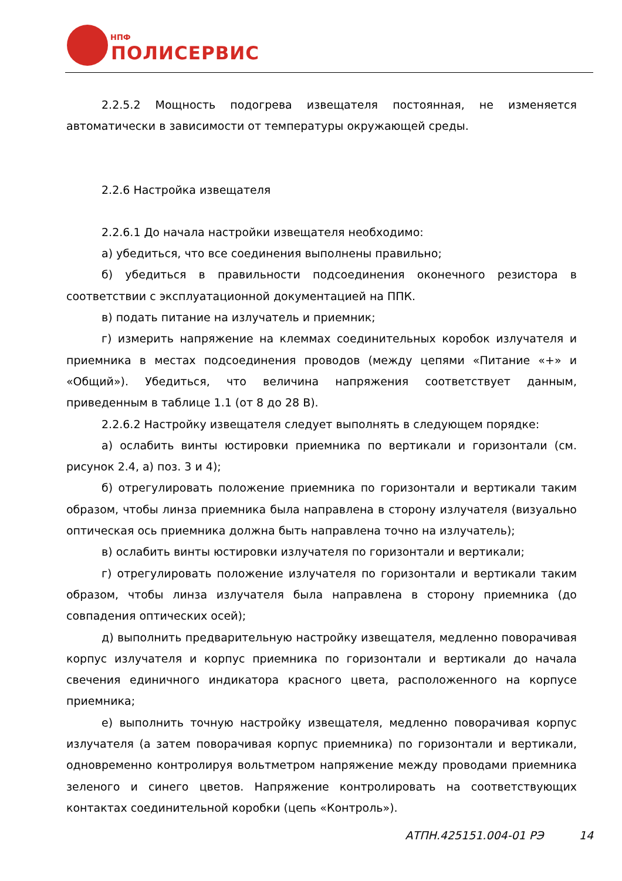НПФ
ПОЛИСЕРВИС
2.2.5.2 Мощность подогрева извещателя постоянная, не изменяется автоматически в зависимости от температуры окружающей среды.
2.2.6 Настройка извещателя
2.2.6.1 До начала настройки извещателя необходимо:
а) убедиться, что все соединения выполнены правильно;
б) убедиться в правильности подсоединения оконечного резистора в соответствии с эксплуатационной документацией на ППК.
в) подать питание на излучатель и приемник;
г) измерить напряжение на клеммах соединительных коробок излучателя и приемника в местах подсоединения проводов (между цепями «Питание «+» и «Общий»). Убедиться, что величина напряжения соответствует данным, приведенным в таблице 1.1 (от 8 до 28 В).
2.2.6.2 Настройку извещателя следует выполнять в следующем порядке:
а) ослабить винты юстировки приемника по вертикали и горизонтали (см. рисунок 2.4, а) поз. 3 и 4);
б) отрегулировать положение приемника по горизонтали и вертикали таким образом, чтобы линза приемника была направлена в сторону излучателя (визуально оптическая ось приемника должна быть направлена точно на излучатель);
в) ослабить винты юстировки излучателя по горизонтали и вертикали;
г) отрегулировать положение излучателя по горизонтали и вертикали таким образом, чтобы линза излучателя была направлена в сторону приемника (до совпадения оптических осей);
д) выполнить предварительную настройку извещателя, медленно поворачивая корпус излучателя и корпус приемника по горизонтали и вертикали до начала свечения единичного индикатора красного цвета, расположенного на корпусе приемника;
е) выполнить точную настройку извещателя, медленно поворачивая корпус излучателя (а затем поворачивая корпус приемника) по горизонтали и вертикали, одновременно контролируя вольтметром напряжение между проводами приемника зеленого и синего цветов. Напряжение контролировать на соответствующих контактах соединительной коробки (цепь «Контроль»).
АТПН.425151.004-01 РЭ 14